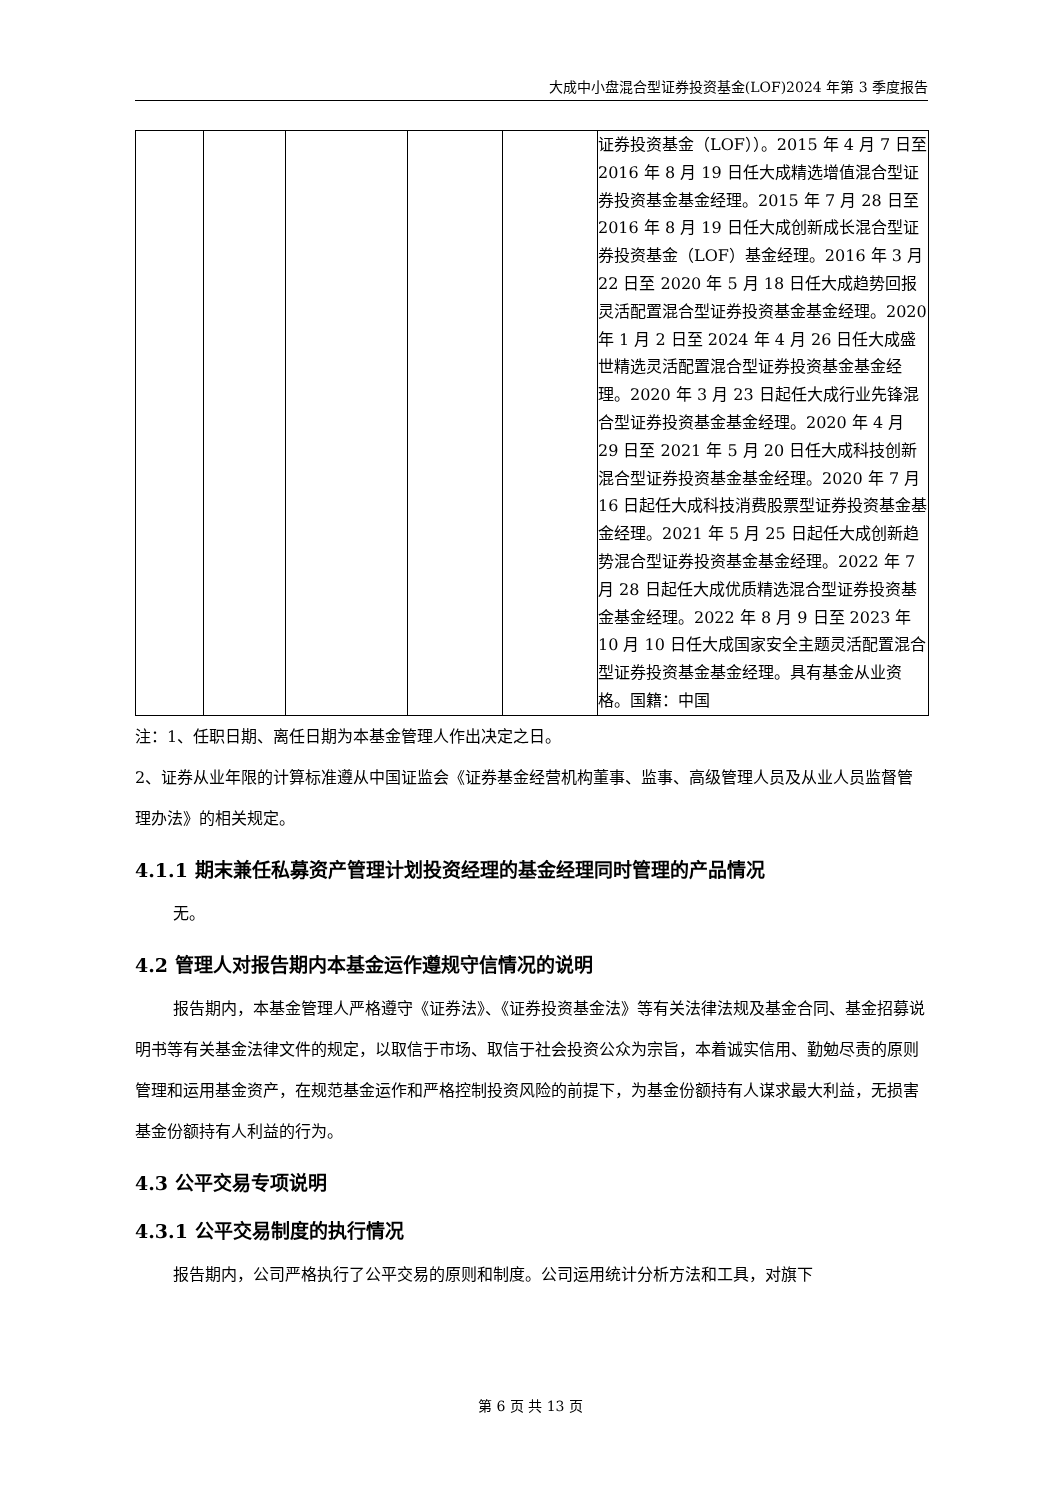大成中小盘混合型证券投资基金(LOF)2024 年第 3 季度报告
| | | | | | 证券投资基金（LOF））。2015 年 4 月 7 日至 2016 年 8 月 19 日任大成精选增值混合型证券投资基金基金经理。2015 年 7 月 28 日至 2016 年 8 月 19 日任大成创新成长混合型证券投资基金（LOF）基金经理。2016 年 3 月 22 日至 2020 年 5 月 18 日任大成趋势回报灵活配置混合型证券投资基金基金经理。2020 年 1 月 2 日至 2024 年 4 月 26 日任大成盛世精选灵活配置混合型证券投资基金基金经理。2020 年 3 月 23 日起任大成行业先锋混合型证券投资基金基金经理。2020 年 4 月 29 日至 2021 年 5 月 20 日任大成科技创新混合型证券投资基金基金经理。2020 年 7 月 16 日起任大成科技消费股票型证券投资基金基金经理。2021 年 5 月 25 日起任大成创新趋势混合型证券投资基金基金经理。2022 年 7 月 28 日起任大成优质精选混合型证券投资基金基金经理。2022 年 8 月 9 日至 2023 年 10 月 10 日任大成国家安全主题灵活配置混合型证券投资基金基金经理。具有基金从业资格。国籍：中国 |
注：1、任职日期、离任日期为本基金管理人作出决定之日。
2、证券从业年限的计算标准遵从中国证监会《证券基金经营机构董事、监事、高级管理人员及从业人员监督管理办法》的相关规定。
4.1.1 期末兼任私募资产管理计划投资经理的基金经理同时管理的产品情况
无。
4.2 管理人对报告期内本基金运作遵规守信情况的说明
报告期内，本基金管理人严格遵守《证券法》、《证券投资基金法》等有关法律法规及基金合同、基金招募说明书等有关基金法律文件的规定，以取信于市场、取信于社会投资公众为宗旨，本着诚实信用、勤勉尽责的原则管理和运用基金资产，在规范基金运作和严格控制投资风险的前提下，为基金份额持有人谋求最大利益，无损害基金份额持有人利益的行为。
4.3 公平交易专项说明
4.3.1 公平交易制度的执行情况
报告期内，公司严格执行了公平交易的原则和制度。公司运用统计分析方法和工具，对旗下
第 6 页 共 13 页